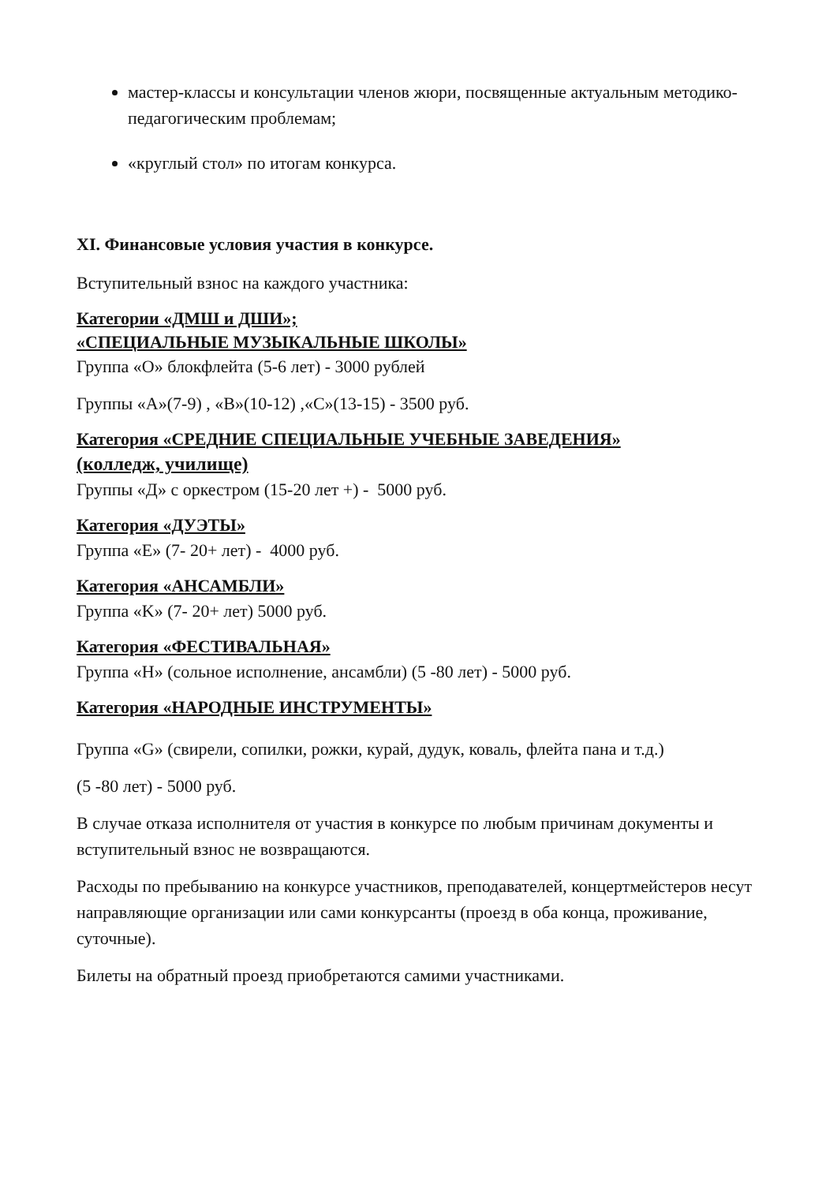мастер-классы и консультации членов жюри, посвященные актуальным методико-педагогическим проблемам;
«круглый стол» по итогам конкурса.
XI. Финансовые условия участия в конкурсе.
Вступительный взнос на каждого участника:
Категории «ДМШ и ДШИ»;
«СПЕЦИАЛЬНЫЕ МУЗЫКАЛЬНЫЕ ШКОЛЫ»
Группа «О» блокфлейта (5-6 лет) - 3000 рублей
Группы «А»(7-9) , «В»(10-12) ,«С»(13-15) - 3500 руб.
Категория «СРЕДНИЕ СПЕЦИАЛЬНЫЕ УЧЕБНЫЕ ЗАВЕДЕНИЯ»
(колледж, училище)
Группы «Д» с оркестром (15-20 лет +) - 5000 руб.
Категория «ДУЭТЫ»
Группа «Е» (7- 20+ лет) - 4000 руб.
Категория «АНСАМБЛИ»
Группа «K» (7- 20+ лет) 5000 руб.
Категория «ФЕСТИВАЛЬНАЯ»
Группа «Н» (сольное исполнение, ансамбли) (5 -80 лет) - 5000 руб.
Категория «НАРОДНЫЕ ИНСТРУМЕНТЫ»
Группа «G» (свирели, сопилки, рожки, курай, дудук, коваль, флейта пана и т.д.)
(5 -80 лет) - 5000 руб.
В случае отказа исполнителя от участия в конкурсе по любым причинам документы и вступительный взнос не возвращаются.
Расходы по пребыванию на конкурсе участников, преподавателей, концертмейстеров несут направляющие организации или сами конкурсанты (проезд в оба конца, проживание, суточные).
Билеты на обратный проезд приобретаются самими участниками.